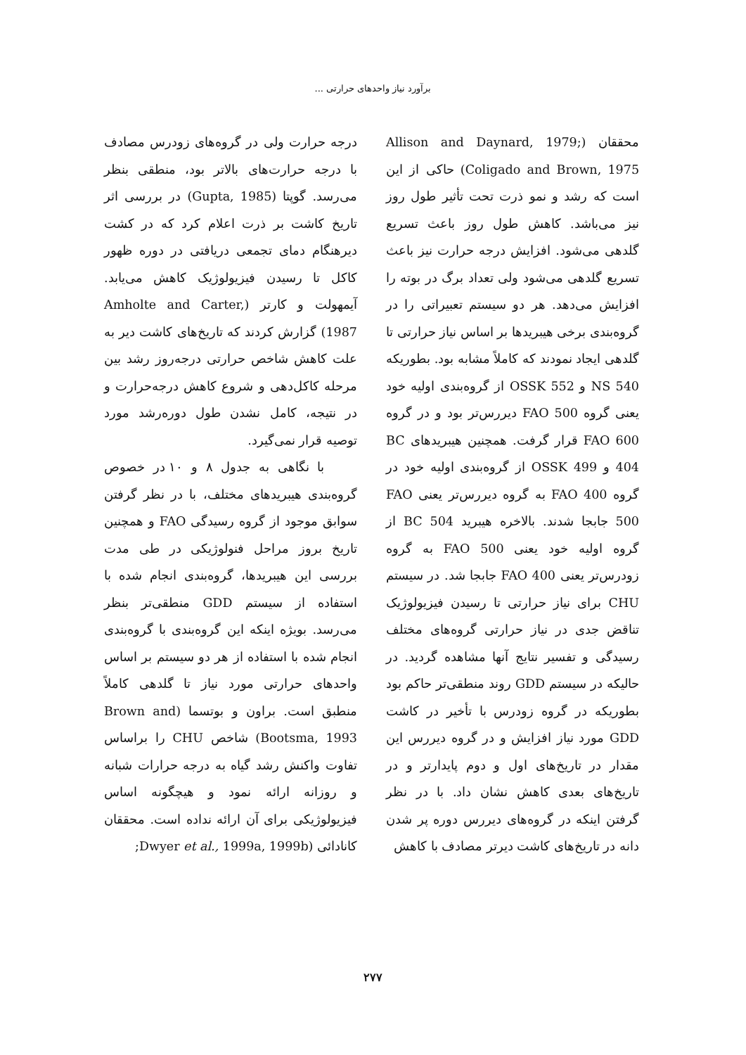برآورد نیاز واحدهای حرارتی ...
محققان (Allison and Daynard, 1979; Coligado and Brown, 1975) حاکی از این است که رشد و نمو ذرت تحت تأثیر طول روز نیز می‌باشد. کاهش طول روز باعث تسریع گلدهی می‌شود. افزایش درجه حرارت نیز باعث تسریع گلدهی می‌شود ولی تعداد برگ در بوته را افزایش می‌دهد. هر دو سیستم تعبیراتی را در گروه‌بندی برخی هیبریدها بر اساس نیاز حرارتی تا گلدهی ایجاد نمودند که کاملاً مشابه بود. بطوریکه NS 540 و OSSK 552 از گروه‌بندی اولیه خود یعنی گروه FAO 500 دیررس‌تر بود و در گروه FAO 600 قرار گرفت. همچنین هیبریدهای BC 404 و OSSK 499 از گروه‌بندی اولیه خود در گروه FAO 400 به گروه دیررس‌تر یعنی FAO 500 جابجا شدند. بالاخره هیبرید BC 504 از گروه اولیه خود یعنی FAO 500 به گروه زودرس‌تر یعنی FAO 400 جابجا شد. در سیستم CHU برای نیاز حرارتی تا رسیدن فیزیولوژیک تناقض جدی در نیاز حرارتی گروه‌های مختلف رسیدگی و تفسیر نتایج آنها مشاهده گردید. در حالیکه در سیستم GDD روند منطقی‌تر حاکم بود بطوریکه در گروه زودرس با تأخیر در کاشت GDD مورد نیاز افزایش و در گروه دیررس این مقدار در تاریخ‌های اول و دوم پایدارتر و در تاریخ‌های بعدی کاهش نشان داد. با در نظر گرفتن اینکه در گروه‌های دیررس دوره پر شدن دانه در تاریخ‌های کاشت دیرتر مصادف با کاهش
درجه حرارت ولی در گروه‌های زودرس مصادف با درجه حرارت‌های بالاتر بود، منطقی بنظر می‌رسد. گوپتا (Gupta, 1985) در بررسی اثر تاریخ کاشت بر ذرت اعلام کرد که در کشت دیرهنگام دمای تجمعی دریافتی در دوره ظهور کاکل تا رسیدن فیزیولوژیک کاهش می‌یابد. آیمهولت و کارتر (Amholte and Carter, 1987) گزارش کردند که تاریخ‌های کاشت دیر به علت کاهش شاخص حرارتی درجه‌روز رشد بین مرحله کاکل‌دهی و شروع کاهش درجه‌حرارت و در نتیجه، کامل نشدن طول دوره‌رشد مورد توصیه قرار نمی‌گیرد.
با نگاهی به جدول ۸ و ۱۰ در خصوص گروه‌بندی هیبریدهای مختلف، با در نظر گرفتن سوابق موجود از گروه رسیدگی FAO و همچنین تاریخ بروز مراحل فنولوژیکی در طی مدت بررسی این هیبریدها، گروه‌بندی انجام شده با استفاده از سیستم GDD منطقی‌تر بنظر می‌رسد. بویژه اینکه این گروه‌بندی با گروه‌بندی انجام شده با استفاده از هر دو سیستم بر اساس واحدهای حرارتی مورد نیاز تا گلدهی کاملاً منطبق است. براون و بوتسما (Brown and Bootsma, 1993) شاخص CHU را براساس تفاوت واکنش رشد گیاه به درجه حرارات شبانه و روزانه ارائه نمود و هیچگونه اساس فیزیولوژیکی برای آن ارائه نداده است. محققان کانادائی (Dwyer et al., 1999a, 1999b;
۲۷۷